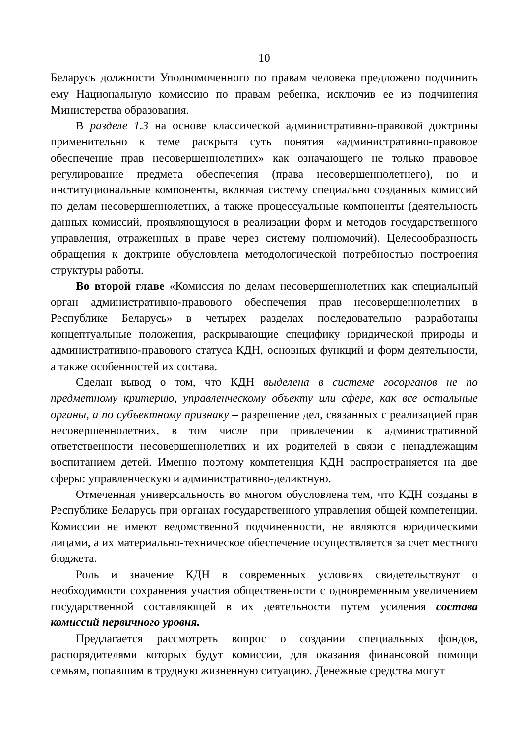10
Беларусь должности Уполномоченного по правам человека предложено подчинить ему Национальную комиссию по правам ребенка, исключив ее из подчинения Министерства образования.
В разделе 1.3 на основе классической административно-правовой доктрины применительно к теме раскрыта суть понятия «административно-правовое обеспечение прав несовершеннолетних» как означающего не только правовое регулирование предмета обеспечения (права несовершеннолетнего), но и институциональные компоненты, включая систему специально созданных комиссий по делам несовершеннолетних, а также процессуальные компоненты (деятельность данных комиссий, проявляющуюся в реализации форм и методов государственного управления, отраженных в праве через систему полномочий). Целесообразность обращения к доктрине обусловлена методологической потребностью построения структуры работы.
Во второй главе «Комиссия по делам несовершеннолетних как специальный орган административно-правового обеспечения прав несовершеннолетних в Республике Беларусь» в четырех разделах последовательно разработаны концептуальные положения, раскрывающие специфику юридической природы и административно-правового статуса КДН, основных функций и форм деятельности, а также особенностей их состава.
Сделан вывод о том, что КДН выделена в системе госорганов не по предметному критерию, управленческому объекту или сфере, как все остальные органы, а по субъектному признаку – разрешение дел, связанных с реализацией прав несовершеннолетних, в том числе при привлечении к административной ответственности несовершеннолетних и их родителей в связи с ненадлежащим воспитанием детей. Именно поэтому компетенция КДН распространяется на две сферы: управленческую и административно-деликтную.
Отмеченная универсальность во многом обусловлена тем, что КДН созданы в Республике Беларусь при органах государственного управления общей компетенции. Комиссии не имеют ведомственной подчиненности, не являются юридическими лицами, а их материально-техническое обеспечение осуществляется за счет местного бюджета.
Роль и значение КДН в современных условиях свидетельствуют о необходимости сохранения участия общественности с одновременным увеличением государственной составляющей в их деятельности путем усиления состава комиссий первичного уровня.
Предлагается рассмотреть вопрос о создании специальных фондов, распорядителями которых будут комиссии, для оказания финансовой помощи семьям, попавшим в трудную жизненную ситуацию. Денежные средства могут